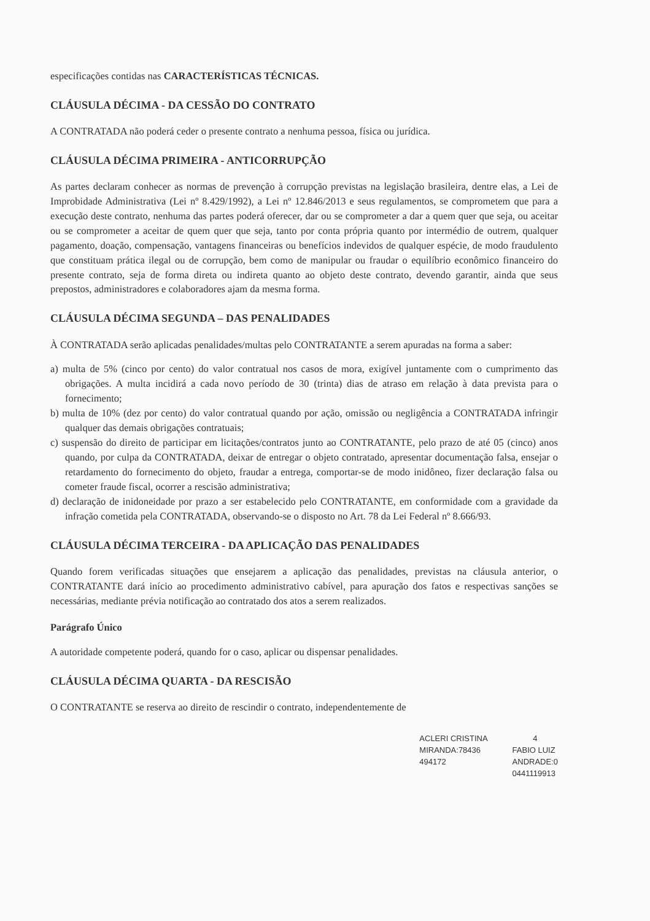especificações contidas nas CARACTERÍSTICAS TÉCNICAS.
CLÁUSULA DÉCIMA - DA CESSÃO DO CONTRATO
A CONTRATADA não poderá ceder o presente contrato a nenhuma pessoa, física ou jurídica.
CLÁUSULA DÉCIMA PRIMEIRA - ANTICORRUPÇÃO
As partes declaram conhecer as normas de prevenção à corrupção previstas na legislação brasileira, dentre elas, a Lei de Improbidade Administrativa (Lei nº 8.429/1992), a Lei nº 12.846/2013 e seus regulamentos, se comprometem que para a execução deste contrato, nenhuma das partes poderá oferecer, dar ou se comprometer a dar a quem quer que seja, ou aceitar ou se comprometer a aceitar de quem quer que seja, tanto por conta própria quanto por intermédio de outrem, qualquer pagamento, doação, compensação, vantagens financeiras ou benefícios indevidos de qualquer espécie, de modo fraudulento que constituam prática ilegal ou de corrupção, bem como de manipular ou fraudar o equilíbrio econômico financeiro do presente contrato, seja de forma direta ou indireta quanto ao objeto deste contrato, devendo garantir, ainda que seus prepostos, administradores e colaboradores ajam da mesma forma.
CLÁUSULA DÉCIMA SEGUNDA – DAS PENALIDADES
À CONTRATADA serão aplicadas penalidades/multas pelo CONTRATANTE a serem apuradas na forma a saber:
a) multa de 5% (cinco por cento) do valor contratual nos casos de mora, exigível juntamente com o cumprimento das obrigações. A multa incidirá a cada novo período de 30 (trinta) dias de atraso em relação à data prevista para o fornecimento;
b) multa de 10% (dez por cento) do valor contratual quando por ação, omissão ou negligência a CONTRATADA infringir qualquer das demais obrigações contratuais;
c) suspensão do direito de participar em licitações/contratos junto ao CONTRATANTE, pelo prazo de até 05 (cinco) anos quando, por culpa da CONTRATADA, deixar de entregar o objeto contratado, apresentar documentação falsa, ensejar o retardamento do fornecimento do objeto, fraudar a entrega, comportar-se de modo inidôneo, fizer declaração falsa ou cometer fraude fiscal, ocorrer a rescisão administrativa;
d) declaração de inidoneidade por prazo a ser estabelecido pelo CONTRATANTE, em conformidade com a gravidade da infração cometida pela CONTRATADA, observando-se o disposto no Art. 78 da Lei Federal nº 8.666/93.
CLÁUSULA DÉCIMA TERCEIRA - DA APLICAÇÃO DAS PENALIDADES
Quando forem verificadas situações que ensejarem a aplicação das penalidades, previstas na cláusula anterior, o CONTRATANTE dará início ao procedimento administrativo cabível, para apuração dos fatos e respectivas sanções se necessárias, mediante prévia notificação ao contratado dos atos a serem realizados.
Parágrafo Único
A autoridade competente poderá, quando for o caso, aplicar ou dispensar penalidades.
CLÁUSULA DÉCIMA QUARTA - DA RESCISÃO
O CONTRATANTE se reserva ao direito de rescindir o contrato, independentemente de
ACLERI CRISTINA
MIRANDA:78436
494172
4
FABIO LUIZ
ANDRADE:0
0441119913